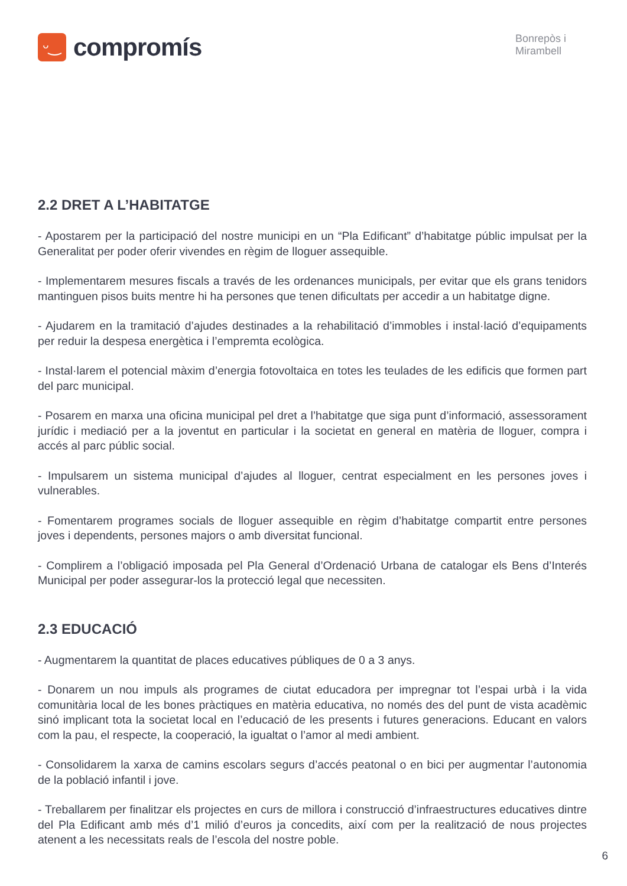ᵕ‿
compromís
Bonrepòs i
Mirambell
2.2 DRET A L’HABITATGE
- Apostarem per la participació del nostre municipi en un “Pla Edificant” d’habitatge públic impulsat per la Generalitat per poder oferir vivendes en règim de lloguer assequible.
- Implementarem mesures fiscals a través de les ordenances municipals, per evitar que els grans tenidors mantinguen pisos buits mentre hi ha persones que tenen dificultats per accedir a un habitatge digne.
- Ajudarem en la tramitació d’ajudes destinades a la rehabilitació d’immobles i instal·lació d’equipaments per reduir la despesa energètica i l’empremta ecològica.
- Instal·larem el potencial màxim d’energia fotovoltaica en totes les teulades de les edificis que formen part del parc municipal.
- Posarem en marxa una oficina municipal pel dret a l’habitatge que siga punt d’informació, assessorament jurídic i mediació per a la joventut en particular i la societat en general en matèria de lloguer, compra i accés al parc públic social.
- Impulsarem un sistema municipal d’ajudes al lloguer, centrat especialment en les persones joves i vulnerables.
- Fomentarem programes socials de lloguer assequible en règim d’habitatge compartit entre persones joves i dependents, persones majors o amb diversitat funcional.
- Complirem a l’obligació imposada pel Pla General d’Ordenació Urbana de catalogar els Bens d’Interés Municipal per poder assegurar-los la protecció legal que necessiten.
2.3 EDUCACIÓ
- Augmentarem la quantitat de places educatives públiques de 0 a 3 anys.
- Donarem un nou impuls als programes de ciutat educadora per impregnar tot l’espai urbà i la vida comunitària local de les bones pràctiques en matèria educativa, no només des del punt de vista acadèmic sinó implicant tota la societat local en l’educació de les presents i futures generacions. Educant en valors com la pau, el respecte, la cooperació, la igualtat o l’amor al medi ambient.
- Consolidarem la xarxa de camins escolars segurs d’accés peatonal o en bici per augmentar l’autonomia de la població infantil i jove.
- Treballarem per finalitzar els projectes en curs de millora i construcció d’infraestructures educatives dintre del Pla Edificant amb més d’1 milió d’euros ja concedits, així com per la realització de nous projectes atenent a les necessitats reals de l’escola del nostre poble.
6